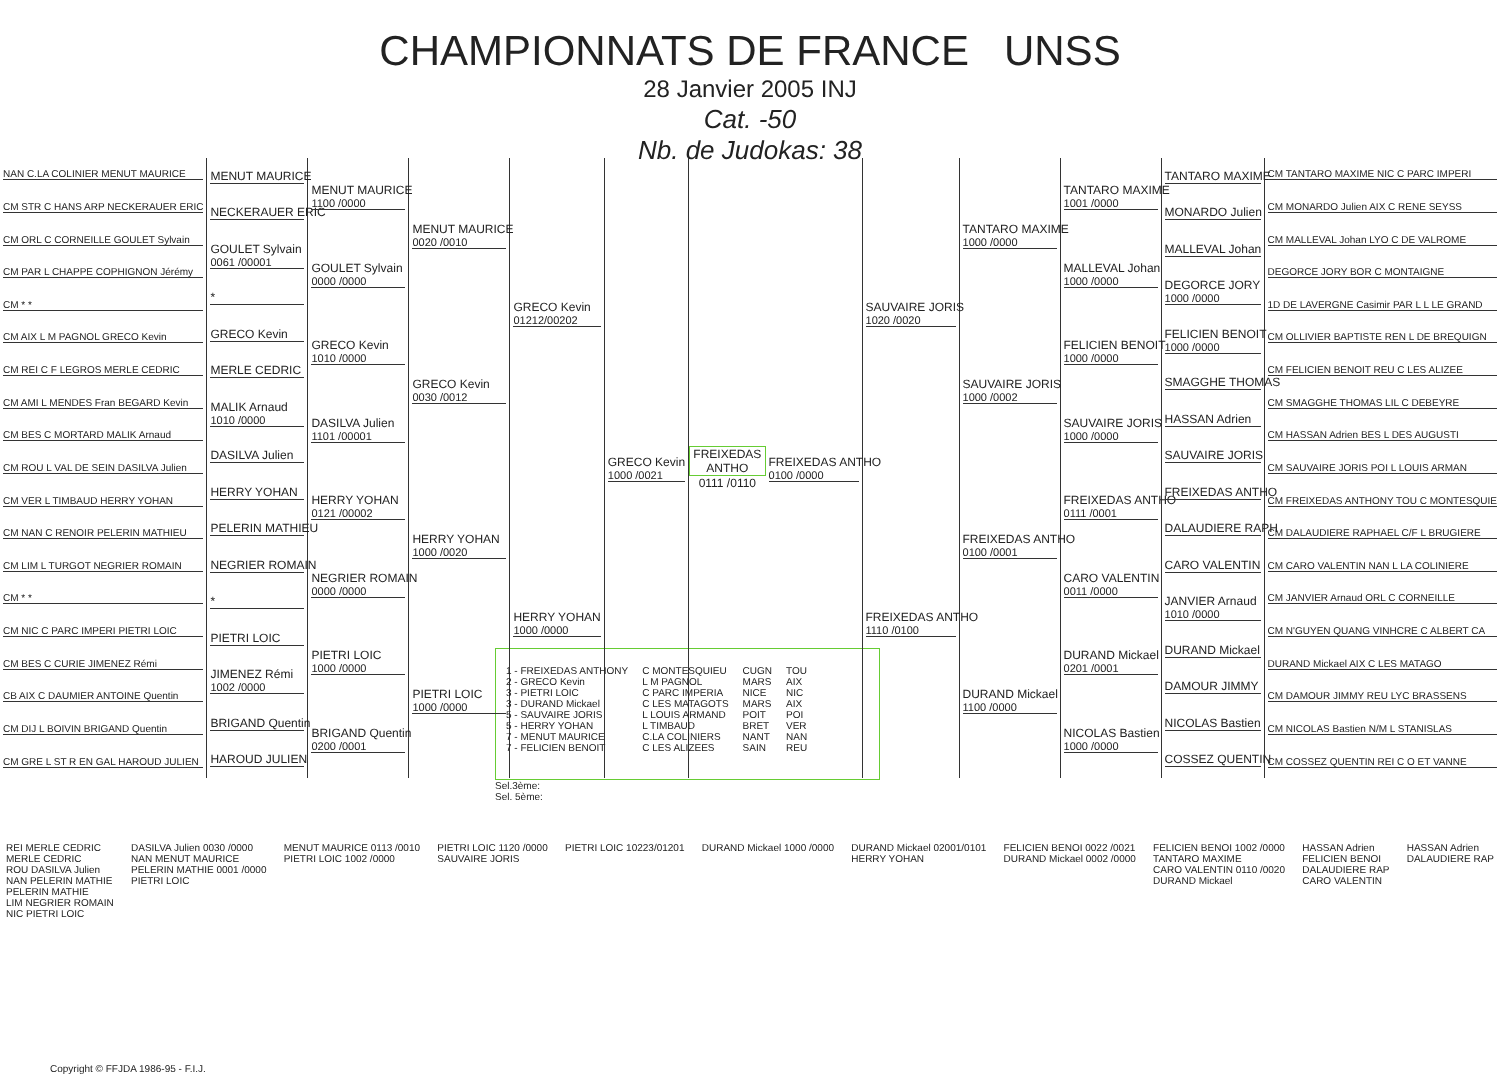CHAMPIONNATS DE FRANCE UNSS
28 Janvier 2005 INJ
Cat. -50
Nb. de Judokas: 38
NAN C.LA COLINIER MENUT MAURICE
CM STR C HANS ARP NECKERAUER ERIC
CM ORL C CORNEILLE GOULET Sylvain
CM PAR L CHAPPE COPHIGNON Jérémy
CM * *
CM AIX L M PAGNOL GRECO Kevin
CM REI C F LEGROS MERLE CEDRIC
CM AMI L MENDES Fran BEGARD Kevin
CM BES C MORTARD MALIK Arnaud
CM ROU L VAL DE SEIN DASILVA Julien
CM VER L TIMBAUD HERRY YOHAN
CM NAN C RENOIR PELERIN MATHIEU
CM LIM L TURGOT NEGRIER ROMAIN
CM * *
CM NIC C PARC IMPERI PIETRI LOIC
CM BES C CURIE JIMENEZ Rémi
CB AIX C DAUMIER ANTOINE Quentin
CM DIJ L BOIVIN BRIGAND Quentin
CM GRE L ST R EN GAL HAROUD JULIEN
MENUT MAURICE
NECKERAUER ERIC
GOULET Sylvain
0061 /00001
*
GRECO Kevin
MERLE CEDRIC
MALIK Arnaud
1010 /0000
DASILVA Julien
HERRY YOHAN
PELERIN MATHIEU
NEGRIER ROMAIN
*
PIETRI LOIC
JIMENEZ Rémi
1002 /0000
BRIGAND Quentin
HAROUD JULIEN
MENUT MAURICE
1100 /0000
GOULET Sylvain
0000 /0000
GRECO Kevin
1010 /0000
DASILVA Julien
1101 /00001
HERRY YOHAN
0121 /00002
NEGRIER ROMAIN
0000 /0000
PIETRI LOIC
1000 /0000
BRIGAND Quentin
0200 /0001
MENUT MAURICE
0020 /0010
GRECO Kevin
0030 /0012
HERRY YOHAN
1000 /0020
PIETRI LOIC
1000 /0000
GRECO Kevin
01212/00202
HERRY YOHAN
1000 /0000
GRECO Kevin
1000 /0021
FREIXEDAS ANTHO
0111 /0110
FREIXEDAS ANTHO
0100 /0000
SAUVAIRE JORIS
1020 /0020
FREIXEDAS ANTHO
1110 /0100
TANTARO MAXIME
1000 /0000
SAUVAIRE JORIS
1000 /0002
FREIXEDAS ANTHO
0100 /0001
DURAND Mickael
1100 /0000
TANTARO MAXIME
1001 /0000
MALLEVAL Johan
1000 /0000
FELICIEN BENOIT
1000 /0000
SAUVAIRE JORIS
1000 /0000
FREIXEDAS ANTHO
0111 /0001
CARO VALENTIN
0011 /0000
DURAND Mickael
0201 /0001
NICOLAS Bastien
1000 /0000
TANTARO MAXIME
MONARDO Julien
MALLEVAL Johan
DEGORCE JORY
1000 /0000
FELICIEN BENOIT
1000 /0000
SMAGGHE THOMAS
HASSAN Adrien
SAUVAIRE JORIS
FREIXEDAS ANTHO
DALAUDIERE RAPH
CARO VALENTIN
JANVIER Arnaud
1010 /0000
DURAND Mickael
DAMOUR JIMMY
NICOLAS Bastien
COSSEZ QUENTIN
CM TANTARO MAXIME NIC C PARC IMPERI
CM MONARDO Julien AIX C RENE SEYSS
CM MALLEVAL Johan LYO C DE VALROME
DEGORCE JORY BOR C MONTAIGNE
1D DE LAVERGNE Casimir PAR L L LE GRAND
CM OLLIVIER BAPTISTE REN L DE BREQUIGN
CM FELICIEN BENOIT REU C LES ALIZEE
CM SMAGGHE THOMAS LIL C DEBEYRE
CM HASSAN Adrien BES L DES AUGUSTI
CM SAUVAIRE JORIS POI L LOUIS ARMAN
CM FREIXEDAS ANTHONY TOU C MONTESQUIE
CM DALAUDIERE RAPHAEL C/F L BRUGIERE
CM CARO VALENTIN NAN L LA COLINIERE
CM JANVIER Arnaud ORL C CORNEILLE
CM N'GUYEN QUANG VINHCRE C ALBERT CA
DURAND Mickael AIX C LES MATAGO
CM DAMOUR JIMMY REU LYC BRASSENS
CM NICOLAS Bastien N/M L STANISLAS
CM COSSEZ QUENTIN REI C O ET VANNE
| 1 - FREIXEDAS ANTHONY | C MONTESQUIEU | CUGN | TOU |
| 2 - GRECO Kevin | L M PAGNOL | MARS | AIX |
| 3 - PIETRI LOIC | C PARC IMPERIA | NICE | NIC |
| 3 - DURAND Mickael | C LES MATAGOTS | MARS | AIX |
| 5 - SAUVAIRE JORIS | L LOUIS ARMAND | POIT | POI |
| 5 - HERRY YOHAN | L TIMBAUD | BRET | VER |
| 7 - MENUT MAURICE | C.LA COLINIERS | NANT | NAN |
| 7 - FELICIEN BENOIT | C LES ALIZEES | SAIN | REU |
Sel.3ème:
Sel. 5ème:
REI MERLE CEDRIC
MERLE CEDRIC
ROU DASILVA Julien
NAN PELERIN MATHIE
PELERIN MATHIE
LIM NEGRIER ROMAIN
NIC PIETRI LOIC
DASILVA Julien 0030 /0000
NAN MENUT MAURICE
PELERIN MATHIE 0001 /0000
PIETRI LOIC
MENUT MAURICE 0113 /0010
PIETRI LOIC 1002 /0000
PIETRI LOIC 1120 /0000
SAUVAIRE JORIS
PIETRI LOIC 10223/01201 DURAND Mickael 1000 /0000 DURAND Mickael 02001/0101
HERRY YOHAN
FELICIEN BENOI 0022 /0021
DURAND Mickael 0002 /0000
FELICIEN BENOI 1002 /0000
TANTARO MAXIME
CARO VALENTIN 0110 /0020
DURAND Mickael
HASSAN Adrien
FELICIEN BENOI
DALAUDIERE RAP
CARO VALENTIN
HASSAN Adrien
DALAUDIERE RAP
Copyright © FFJDA 1986-95 - F.I.J.